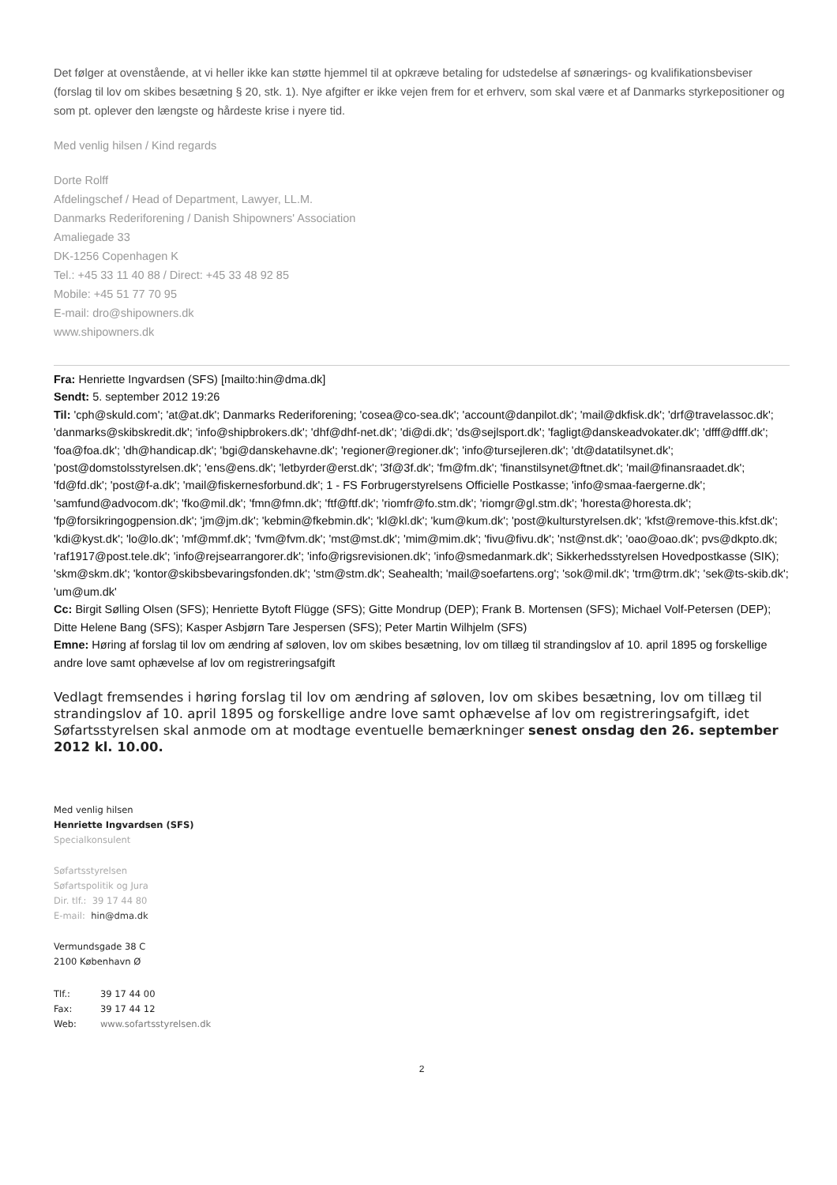Det følger at ovenstående, at vi heller ikke kan støtte hjemmel til at opkræve betaling for udstedelse af sønærings- og kvalifikationsbeviser (forslag til lov om skibes besætning § 20, stk. 1). Nye afgifter er ikke vejen frem for et erhverv, som skal være et af Danmarks styrkepositioner og som pt. oplever den længste og hårdeste krise i nyere tid.
Med venlig hilsen / Kind regards
Dorte Rolff
Afdelingschef / Head of Department, Lawyer, LL.M.
Danmarks Rederiforening / Danish Shipowners' Association
Amaliegade 33
DK-1256 Copenhagen K
Tel.: +45 33 11 40 88 / Direct: +45 33 48 92 85
Mobile: +45 51 77 70 95
E-mail: dro@shipowners.dk
www.shipowners.dk
Fra: Henriette Ingvardsen (SFS) [mailto:hin@dma.dk]
Sendt: 5. september 2012 19:26
Til: 'cph@skuld.com'; 'at@at.dk'; Danmarks Rederiforening; 'cosea@co-sea.dk'; 'account@danpilot.dk'; 'mail@dkfisk.dk'; 'drf@travelassoc.dk'; 'danmarks@skibskredit.dk'; 'info@shipbrokers.dk'; 'dhf@dhf-net.dk'; 'di@di.dk'; 'ds@sejlsport.dk'; 'fagligt@danskeadvokater.dk'; 'dfff@dfff.dk'; 'foa@foa.dk'; 'dh@handicap.dk'; 'bgi@danskehavne.dk'; 'regioner@regioner.dk'; 'info@tursejleren.dk'; 'dt@datatilsynet.dk'; 'post@domstolsstyrelsen.dk'; 'ens@ens.dk'; 'letbyrder@erst.dk'; '3f@3f.dk'; 'fm@fm.dk'; 'finanstilsynet@ftnet.dk'; 'mail@finansraadet.dk'; 'fd@fd.dk'; 'post@f-a.dk'; 'mail@fiskernesforbund.dk'; 1 - FS Forbrugerstyrelsens Officielle Postkasse; 'info@smaa-faergerne.dk'; 'samfund@advocom.dk'; 'fko@mil.dk'; 'fmn@fmn.dk'; 'ftf@ftf.dk'; 'riomfr@fo.stm.dk'; 'riomgr@gl.stm.dk'; 'horesta@horesta.dk'; 'fp@forsikringogpension.dk'; 'jm@jm.dk'; 'kebmin@fkebmin.dk'; 'kl@kl.dk'; 'kum@kum.dk'; 'post@kulturstyrelsen.dk'; 'kfst@remove-this.kfst.dk'; 'kdi@kyst.dk'; 'lo@lo.dk'; 'mf@mmf.dk'; 'fvm@fvm.dk'; 'mst@mst.dk'; 'mim@mim.dk'; 'fivu@fivu.dk'; 'nst@nst.dk'; 'oao@oao.dk'; pvs@dkpto.dk; 'raf1917@post.tele.dk'; 'info@rejsearrangorer.dk'; 'info@rigsrevisionen.dk'; 'info@smedanmark.dk'; Sikkerhedsstyrelsen Hovedpostkasse (SIK); 'skm@skm.dk'; 'kontor@skibsbevaringsfonden.dk'; 'stm@stm.dk'; Seahealth; 'mail@soefartens.org'; 'sok@mil.dk'; 'trm@trm.dk'; 'sek@ts-skib.dk'; 'um@um.dk'
Cc: Birgit Sølling Olsen (SFS); Henriette Bytoft Flügge (SFS); Gitte Mondrup (DEP); Frank B. Mortensen (SFS); Michael Volf-Petersen (DEP); Ditte Helene Bang (SFS); Kasper Asbjørn Tare Jespersen (SFS); Peter Martin Wilhjelm (SFS)
Emne: Høring af forslag til lov om ændring af søloven, lov om skibes besætning, lov om tillæg til strandingslov af 10. april 1895 og forskellige andre love samt ophævelse af lov om registreringsafgift
Vedlagt fremsendes i høring forslag til lov om ændring af søloven, lov om skibes besætning, lov om tillæg til strandingslov af 10. april 1895 og forskellige andre love samt ophævelse af lov om registreringsafgift, idet Søfartsstyrelsen skal anmode om at modtage eventuelle bemærkninger senest onsdag den 26. september 2012 kl. 10.00.
Med venlig hilsen
Henriette Ingvardsen (SFS)
Specialkonsulent
Søfartsstyrelsen
Søfartspolitik og Jura
Dir. tlf.: 39 17 44 80
E-mail: hin@dma.dk
Vermundsgade 38 C
2100 København Ø
| Tlf.: | 39 17 44 00 |
| Fax: | 39 17 44 12 |
| Web: | www.sofartsstyrelsen.dk |
2